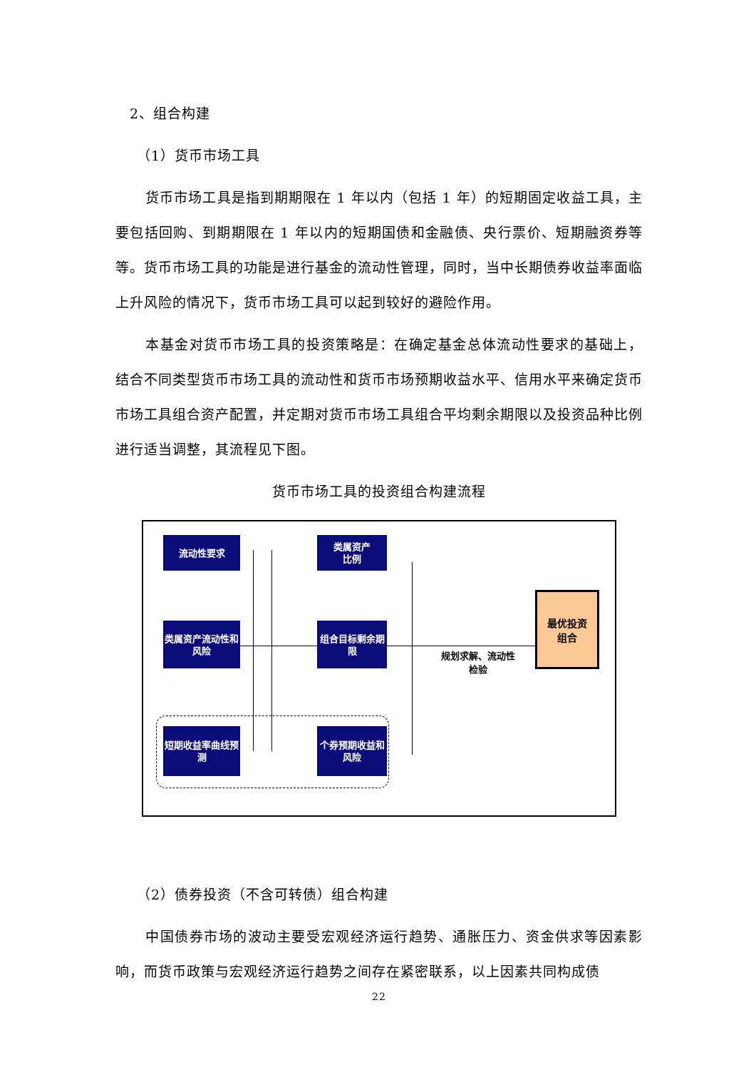2、组合构建
（1）货币市场工具
货币市场工具是指到期期限在 1 年以内（包括 1 年）的短期固定收益工具，主要包括回购、到期期限在 1 年以内的短期国债和金融债、央行票价、短期融资券等等。货币市场工具的功能是进行基金的流动性管理，同时，当中长期债券收益率面临上升风险的情况下，货币市场工具可以起到较好的避险作用。
本基金对货币市场工具的投资策略是：在确定基金总体流动性要求的基础上，结合不同类型货币市场工具的流动性和货币市场预期收益水平、信用水平来确定货币市场工具组合资产配置，并定期对货币市场工具组合平均剩余期限以及投资品种比例进行适当调整，其流程见下图。
货币市场工具的投资组合构建流程
流动性要求
类属资产流动性和风险
短期收益率曲线预测
类属资产
比例
组合目标剩余期限
个券预期收益和风险
最优投资
组合
规划求解、流动性检验
（2）债券投资（不含可转债）组合构建
中国债券市场的波动主要受宏观经济运行趋势、通胀压力、资金供求等因素影响，而货币政策与宏观经济运行趋势之间存在紧密联系，以上因素共同构成债
22